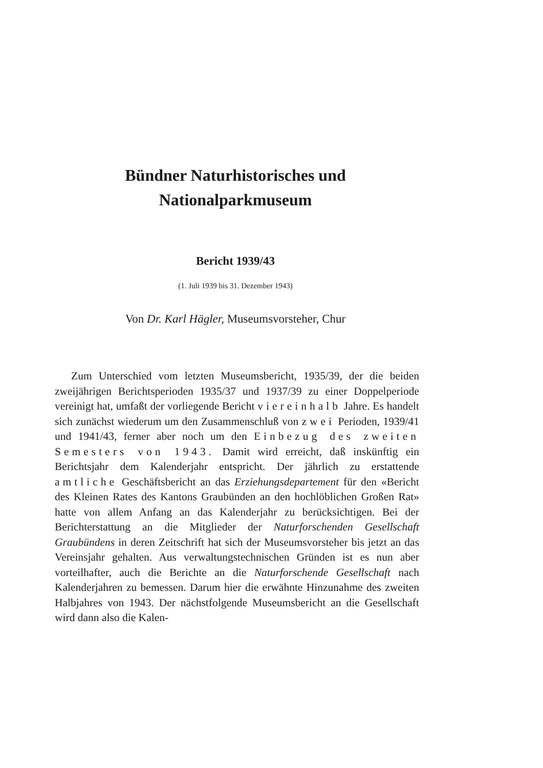Bündner Naturhistorisches und
Nationalparkmuseum
Bericht 1939/43
(1. Juli 1939 bis 31. Dezember 1943)
Von Dr. Karl Hägler, Museumsvorsteher, Chur
Zum Unterschied vom letzten Museumsbericht, 1935/39, der die beiden zweijährigen Berichtsperioden 1935/37 und 1937/39 zu einer Doppelperiode vereinigt hat, umfaßt der vorliegende Bericht viereinhalb Jahre. Es handelt sich zunächst wiederum um den Zusammenschluß von zwei Perioden, 1939/41 und 1941/43, ferner aber noch um den Einbezug des zweiten Semesters von 1943. Damit wird erreicht, daß inskünftig ein Berichtsjahr dem Kalenderjahr entspricht. Der jährlich zu erstattende amtliche Geschäftsbericht an das Erziehungsdepartement für den «Bericht des Kleinen Rates des Kantons Graubünden an den hochlöblichen Großen Rat» hatte von allem Anfang an das Kalenderjahr zu berücksichtigen. Bei der Berichterstattung an die Mitglieder der Naturforschenden Gesellschaft Graubündens in deren Zeitschrift hat sich der Museumsvorsteher bis jetzt an das Vereinsjahr gehalten. Aus verwaltungstechnischen Gründen ist es nun aber vorteilhafter, auch die Berichte an die Naturforschende Gesellschaft nach Kalenderjahren zu bemessen. Darum hier die erwähnte Hinzunahme des zweiten Halbjahres von 1943. Der nächstfolgende Museumsbericht an die Gesellschaft wird dann also die Kalen-